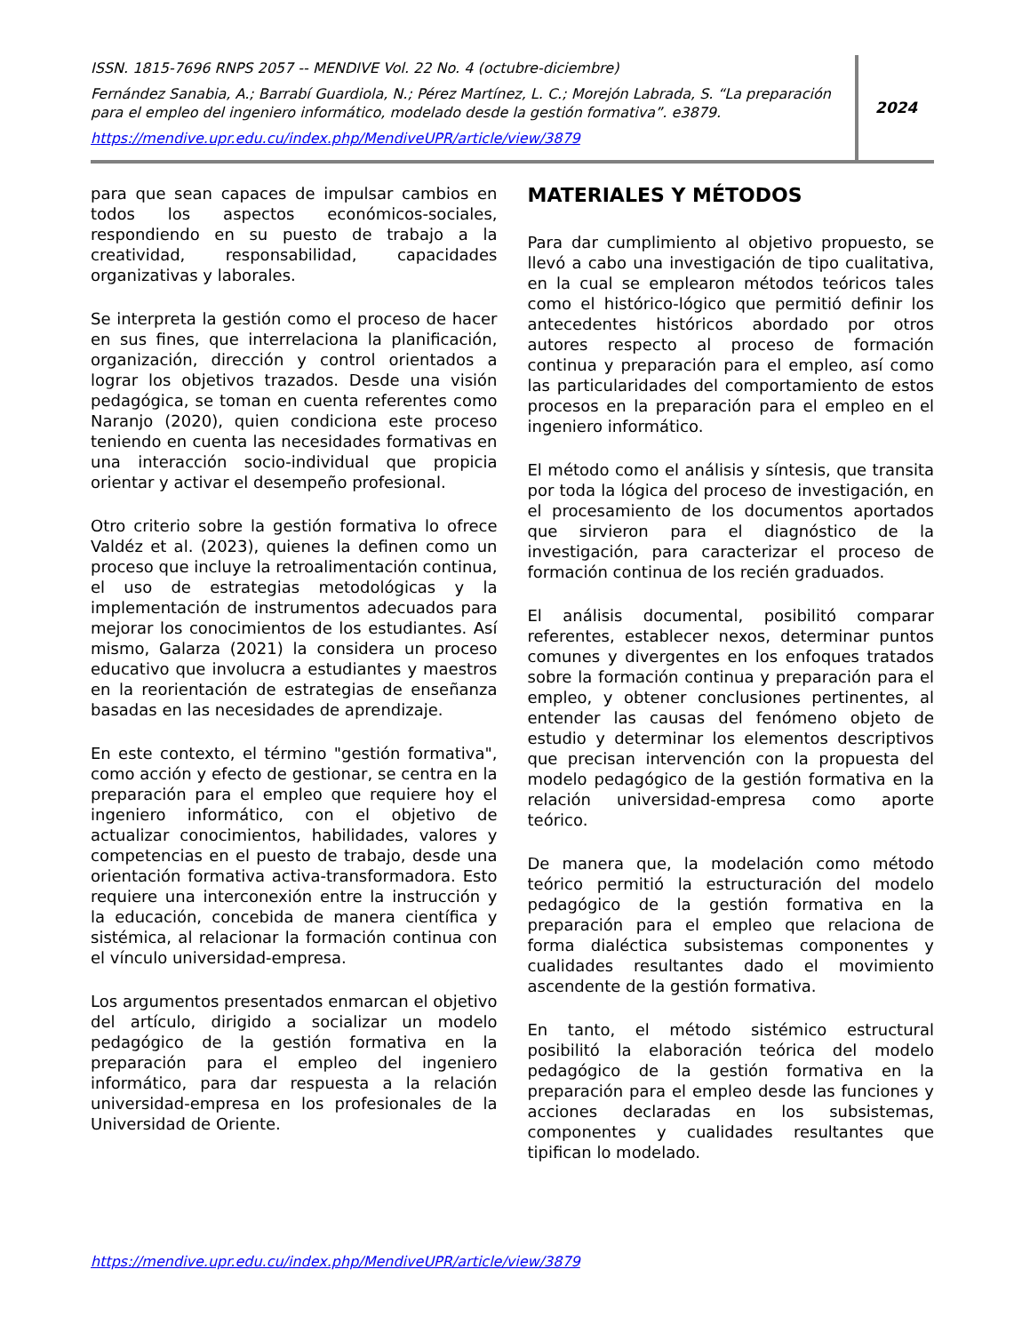ISSN. 1815-7696 RNPS 2057 -- MENDIVE Vol. 22 No. 4 (octubre-diciembre)
Fernández Sanabia, A.; Barrabí Guardiola, N.; Pérez Martínez, L. C.; Morejón Labrada, S. “La preparación para el empleo del ingeniero informático, modelado desde la gestión formativa”. e3879.
https://mendive.upr.edu.cu/index.php/MendiveUPR/article/view/3879
2024
para que sean capaces de impulsar cambios en todos los aspectos económicos-sociales, respondiendo en su puesto de trabajo a la creatividad, responsabilidad, capacidades organizativas y laborales.
Se interpreta la gestión como el proceso de hacer en sus fines, que interrelaciona la planificación, organización, dirección y control orientados a lograr los objetivos trazados. Desde una visión pedagógica, se toman en cuenta referentes como Naranjo (2020), quien condiciona este proceso teniendo en cuenta las necesidades formativas en una interacción socio-individual que propicia orientar y activar el desempeño profesional.
Otro criterio sobre la gestión formativa lo ofrece Valdéz et al. (2023), quienes la definen como un proceso que incluye la retroalimentación continua, el uso de estrategias metodológicas y la implementación de instrumentos adecuados para mejorar los conocimientos de los estudiantes. Así mismo, Galarza (2021) la considera un proceso educativo que involucra a estudiantes y maestros en la reorientación de estrategias de enseñanza basadas en las necesidades de aprendizaje.
En este contexto, el término "gestión formativa", como acción y efecto de gestionar, se centra en la preparación para el empleo que requiere hoy el ingeniero informático, con el objetivo de actualizar conocimientos, habilidades, valores y competencias en el puesto de trabajo, desde una orientación formativa activa-transformadora. Esto requiere una interconexión entre la instrucción y la educación, concebida de manera científica y sistémica, al relacionar la formación continua con el vínculo universidad-empresa.
Los argumentos presentados enmarcan el objetivo del artículo, dirigido a socializar un modelo pedagógico de la gestión formativa en la preparación para el empleo del ingeniero informático, para dar respuesta a la relación universidad-empresa en los profesionales de la Universidad de Oriente.
MATERIALES Y MÉTODOS
Para dar cumplimiento al objetivo propuesto, se llevó a cabo una investigación de tipo cualitativa, en la cual se emplearon métodos teóricos tales como el histórico-lógico que permitió definir los antecedentes históricos abordado por otros autores respecto al proceso de formación continua y preparación para el empleo, así como las particularidades del comportamiento de estos procesos en la preparación para el empleo en el ingeniero informático.
El método como el análisis y síntesis, que transita por toda la lógica del proceso de investigación, en el procesamiento de los documentos aportados que sirvieron para el diagnóstico de la investigación, para caracterizar el proceso de formación continua de los recién graduados.
El análisis documental, posibilitó comparar referentes, establecer nexos, determinar puntos comunes y divergentes en los enfoques tratados sobre la formación continua y preparación para el empleo, y obtener conclusiones pertinentes, al entender las causas del fenómeno objeto de estudio y determinar los elementos descriptivos que precisan intervención con la propuesta del modelo pedagógico de la gestión formativa en la relación universidad-empresa como aporte teórico.
De manera que, la modelación como método teórico permitió la estructuración del modelo pedagógico de la gestión formativa en la preparación para el empleo que relaciona de forma dialéctica subsistemas componentes y cualidades resultantes dado el movimiento ascendente de la gestión formativa.
En tanto, el método sistémico estructural posibilitó la elaboración teórica del modelo pedagógico de la gestión formativa en la preparación para el empleo desde las funciones y acciones declaradas en los subsistemas, componentes y cualidades resultantes que tipifican lo modelado.
https://mendive.upr.edu.cu/index.php/MendiveUPR/article/view/3879